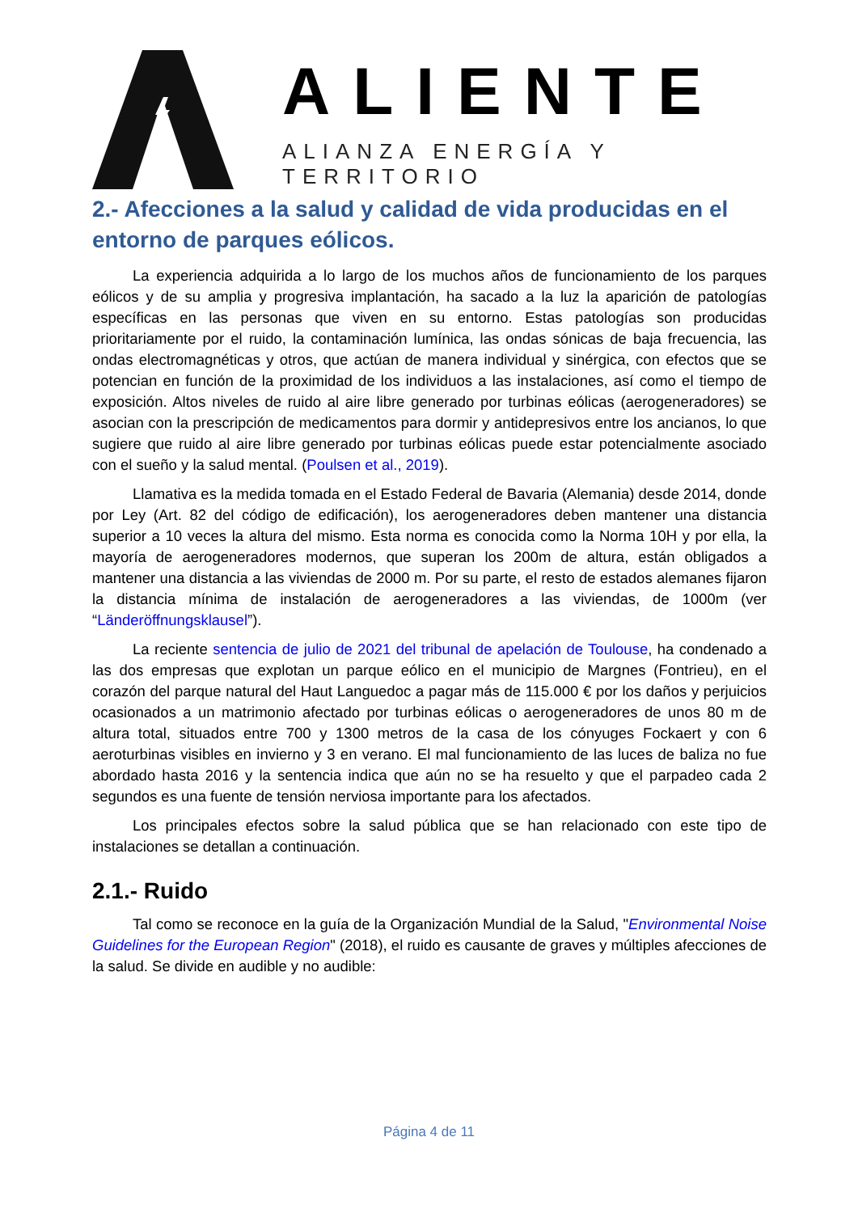ALIENTE
ALIANZA ENERGÍA Y TERRITORIO
2.- Afecciones a la salud y calidad de vida producidas en el entorno de parques eólicos.
La experiencia adquirida a lo largo de los muchos años de funcionamiento de los parques eólicos y de su amplia y progresiva implantación, ha sacado a la luz la aparición de patologías específicas en las personas que viven en su entorno. Estas patologías son producidas prioritariamente por el ruido, la contaminación lumínica, las ondas sónicas de baja frecuencia, las ondas electromagnéticas y otros, que actúan de manera individual y sinérgica, con efectos que se potencian en función de la proximidad de los individuos a las instalaciones, así como el tiempo de exposición. Altos niveles de ruido al aire libre generado por turbinas eólicas (aerogeneradores) se asocian con la prescripción de medicamentos para dormir y antidepresivos entre los ancianos, lo que sugiere que ruido al aire libre generado por turbinas eólicas puede estar potencialmente asociado con el sueño y la salud mental. (Poulsen et al., 2019).
Llamativa es la medida tomada en el Estado Federal de Bavaria (Alemania) desde 2014, donde por Ley (Art. 82 del código de edificación), los aerogeneradores deben mantener una distancia superior a 10 veces la altura del mismo. Esta norma es conocida como la Norma 10H y por ella, la mayoría de aerogeneradores modernos, que superan los 200m de altura, están obligados a mantener una distancia a las viviendas de 2000 m. Por su parte, el resto de estados alemanes fijaron la distancia mínima de instalación de aerogeneradores a las viviendas, de 1000m (ver “Länderöffnungsklausel”).
La reciente sentencia de julio de 2021 del tribunal de apelación de Toulouse, ha condenado a las dos empresas que explotan un parque eólico en el municipio de Margnes (Fontrieu), en el corazón del parque natural del Haut Languedoc a pagar más de 115.000 € por los daños y perjuicios ocasionados a un matrimonio afectado por turbinas eólicas o aerogeneradores de unos 80 m de altura total, situados entre 700 y 1300 metros de la casa de los cónyuges Fockaert y con 6 aeroturbinas visibles en invierno y 3 en verano. El mal funcionamiento de las luces de baliza no fue abordado hasta 2016 y la sentencia indica que aún no se ha resuelto y que el parpadeo cada 2 segundos es una fuente de tensión nerviosa importante para los afectados.
Los principales efectos sobre la salud pública que se han relacionado con este tipo de instalaciones se detallan a continuación.
2.1.- Ruido
Tal como se reconoce en la guía de la Organización Mundial de la Salud, "Environmental Noise Guidelines for the European Region" (2018), el ruido es causante de graves y múltiples afecciones de la salud. Se divide en audible y no audible:
Página 4 de 11